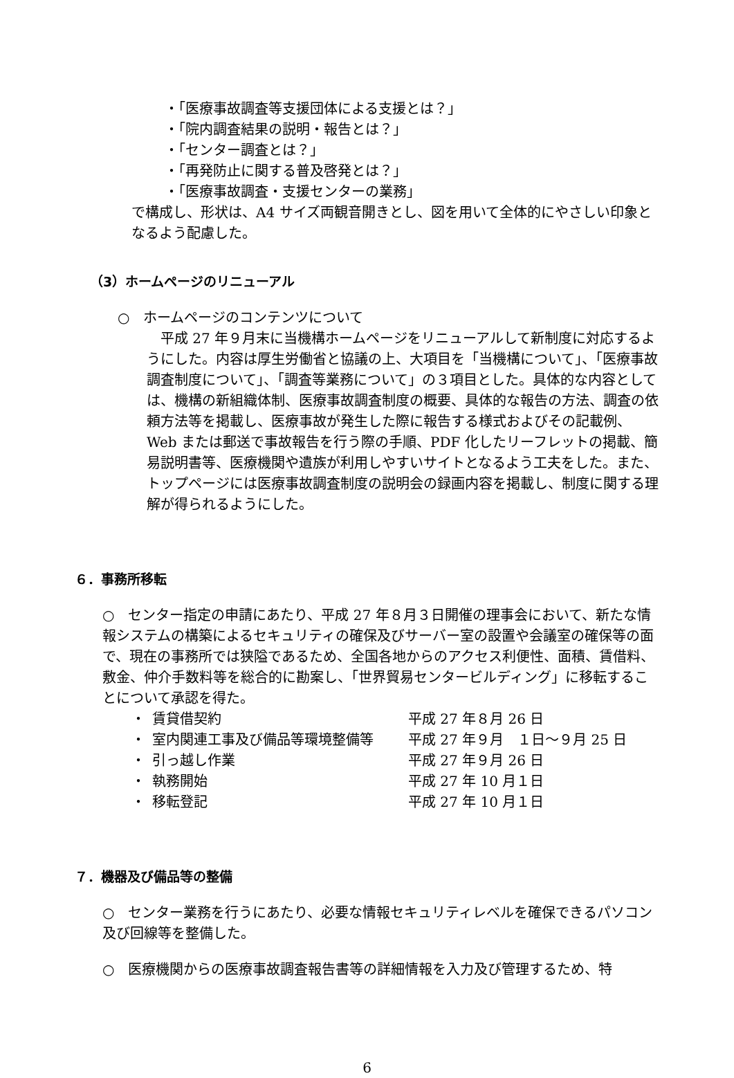・「医療事故調査等支援団体による支援とは？」
・「院内調査結果の説明・報告とは？」
・「センター調査とは？」
・「再発防止に関する普及啓発とは？」
・「医療事故調査・支援センターの業務」
で構成し、形状は、A4 サイズ両観音開きとし、図を用いて全体的にやさしい印象となるよう配慮した。
（3）ホームページのリニューアル
○　ホームページのコンテンツについて
　平成 27 年９月末に当機構ホームページをリニューアルして新制度に対応するようにした。内容は厚生労働省と協議の上、大項目を「当機構について」、「医療事故調査制度について」、「調査等業務について」の３項目とした。具体的な内容としては、機構の新組織体制、医療事故調査制度の概要、具体的な報告の方法、調査の依頼方法等を掲載し、医療事故が発生した際に報告する様式およびその記載例、Web または郵送で事故報告を行う際の手順、PDF 化したリーフレットの掲載、簡易説明書等、医療機関や遺族が利用しやすいサイトとなるよう工夫をした。また、トップページには医療事故調査制度の説明会の録画内容を掲載し、制度に関する理解が得られるようにした。
６．事務所移転
○　センター指定の申請にあたり、平成 27 年８月３日開催の理事会において、新たな情報システムの構築によるセキュリティの確保及びサーバー室の設置や会議室の確保等の面で、現在の事務所では狭隘であるため、全国各地からのアクセス利便性、面積、賃借料、敷金、仲介手数料等を総合的に勘案し、「世界貿易センタービルディング」に移転することについて承認を得た。
| ・ | 賃貸借契約 | 平成 27 年８月 26 日 |
| ・ | 室内関連工事及び備品等環境整備等 | 平成 27 年９月 １日～９月 25 日 |
| ・ | 引っ越し作業 | 平成 27 年９月 26 日 |
| ・ | 執務開始 | 平成 27 年 10 月１日 |
| ・ | 移転登記 | 平成 27 年 10 月１日 |
７．機器及び備品等の整備
○　センター業務を行うにあたり、必要な情報セキュリティレベルを確保できるパソコン及び回線等を整備した。
○　医療機関からの医療事故調査報告書等の詳細情報を入力及び管理するため、特
6